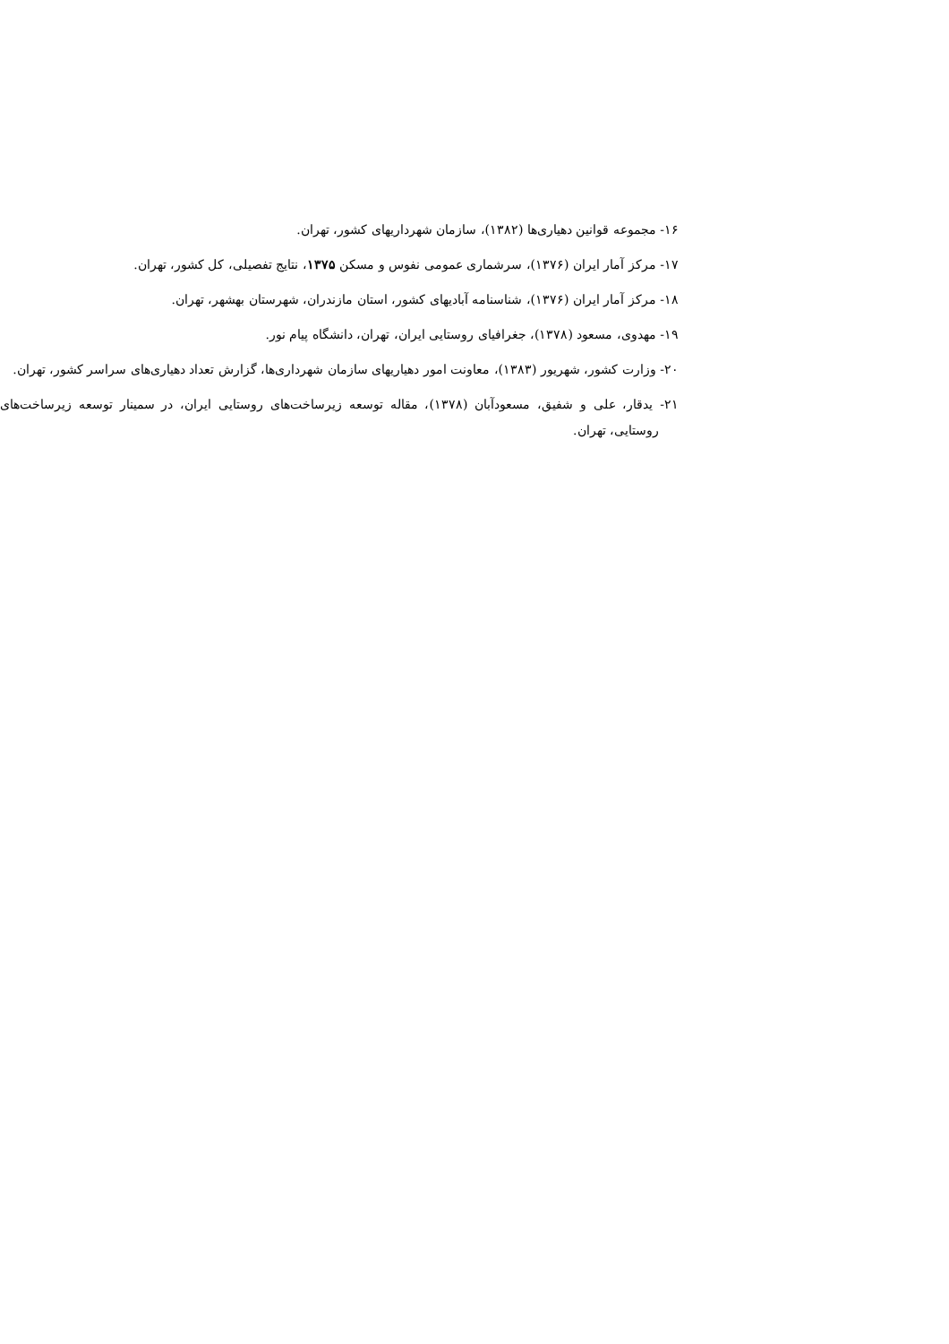۱۶- مجموعه قوانین دهیاری‌ها (۱۳۸۲)، سازمان شهرداریهای کشور، تهران.
۱۷- مرکز آمار ایران (۱۳۷۶)، سرشماری عمومی نفوس و مسکن ۱۳۷۵، نتایج تفصیلی، کل کشور، تهران.
۱۸- مرکز آمار ایران (۱۳۷۶)، شناسنامه آبادیهای کشور، استان مازندران، شهرستان بهشهر، تهران.
۱۹- مهدوی، مسعود (۱۳۷۸)، جغرافیای روستایی ایران، تهران، دانشگاه پیام نور.
۲۰- وزارت کشور، شهریور (۱۳۸۳)، معاونت امور دهیاریهای سازمان شهرداری‌ها، گزارش تعداد دهیاری‌های سراسر کشور، تهران.
۲۱- یدقار، علی و شفیق، مسعودآبان (۱۳۷۸)، مقاله توسعه زیرساخت‌های روستایی ایران، در سمینار توسعه زیرساخت‌های روستایی، تهران.